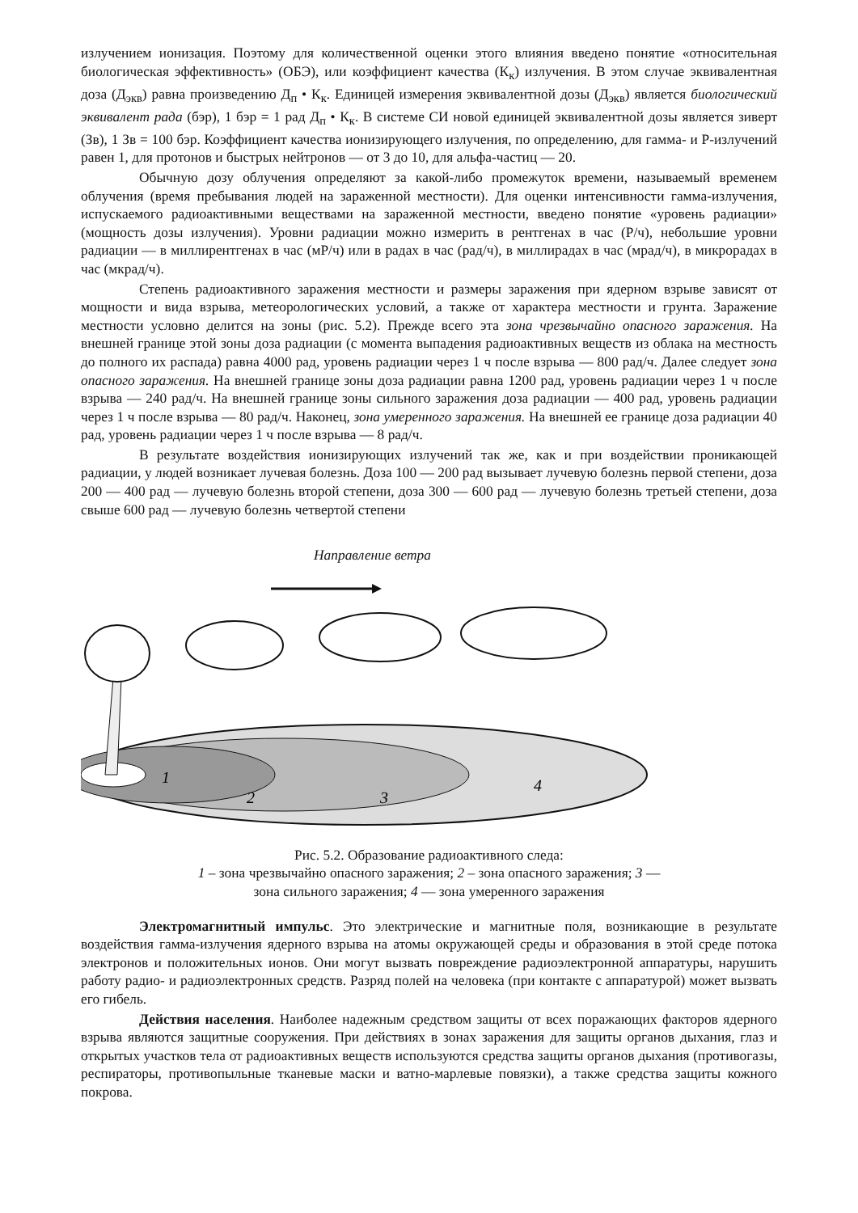излучением ионизация. Поэтому для количественной оценки этого влияния введено понятие «относительная биологическая эффективность» (ОБЭ), или коэффициент качества (К<sub>к</sub>) излучения. В этом случае эквивалентная доза (Д<sub>экв</sub>) равна произведению Д<sub>п</sub> • К<sub>к</sub>. Единицей измерения эквивалентной дозы (Д<sub>экв</sub>) является биологический эквивалент рада (бэр), 1 бэр = 1 рад Д<sub>п</sub> • К<sub>к</sub>. В системе СИ новой единицей эквивалентной дозы является зиверт (Зв), 1 Зв = 100 бэр. Коэффициент качества ионизирующего излучения, по определению, для гамма- и Р-излучений равен 1, для протонов и быстрых нейтронов — от 3 до 10, для альфа-частиц — 20.
Обычную дозу облучения определяют за какой-либо промежуток времени, называемый временем облучения (время пребывания людей на зараженной местности). Для оценки интенсивности гамма-излучения, испускаемого радиоактивными веществами на зараженной местности, введено понятие «уровень радиации» (мощность дозы излучения). Уровни радиации можно измерить в рентгенах в час (Р/ч), небольшие уровни радиации — в миллирентгенах в час (мР/ч) или в радах в час (рад/ч), в миллирадах в час (мрад/ч), в микрорадах в час (мкрад/ч).
Степень радиоактивного заражения местности и размеры заражения при ядерном взрыве зависят от мощности и вида взрыва, метеорологических условий, а также от характера местности и грунта. Заражение местности условно делится на зоны (рис. 5.2). Прежде всего эта зона чрезвычайно опасного заражения. На внешней границе этой зоны доза радиации (с момента выпадения радиоактивных веществ из облака на местность до полного их распада) равна 4000 рад, уровень радиации через 1 ч после взрыва — 800 рад/ч. Далее следует зона опасного заражения. На внешней границе зоны доза радиации равна 1200 рад, уровень радиации через 1 ч после взрыва — 240 рад/ч. На внешней границе зоны сильного заражения доза радиации — 400 рад, уровень радиации через 1 ч после взрыва — 80 рад/ч. Наконец, зона умеренного заражения. На внешней ее границе доза радиации 40 рад, уровень радиации через 1 ч после взрыва — 8 рад/ч.
В результате воздействия ионизирующих излучений так же, как и при воздействии проникающей радиации, у людей возникает лучевая болезнь. Доза 100 — 200 рад вызывает лучевую болезнь первой степени, доза 200 — 400 рад — лучевую болезнь второй степени, доза 300 — 600 рад — лучевую болезнь третьей степени, доза свыше 600 рад — лучевую болезнь четвертой степени
Направление ветра
1
2
3
4
Рис. 5.2. Образование радиоактивного следа:
1 – зона чрезвычайно опасного заражения; 2 – зона опасного заражения; 3 —
зона сильного заражения; 4 — зона умеренного заражения
Электромагнитный импульс. Это электрические и магнитные поля, возникающие в результате воздействия гамма-излучения ядерного взрыва на атомы окружающей среды и образования в этой среде потока электронов и положительных ионов. Они могут вызвать повреждение радиоэлектронной аппаратуры, нарушить работу радио- и радиоэлектронных средств. Разряд полей на человека (при контакте с аппаратурой) может вызвать его гибель.
Действия населения. Наиболее надежным средством защиты от всех поражающих факторов ядерного взрыва являются защитные сооружения. При действиях в зонах заражения для защиты органов дыхания, глаз и открытых участков тела от радиоактивных веществ используются средства защиты органов дыхания (противогазы, респираторы, противопыльные тканевые маски и ватно-марлевые повязки), а также средства защиты кожного покрова.